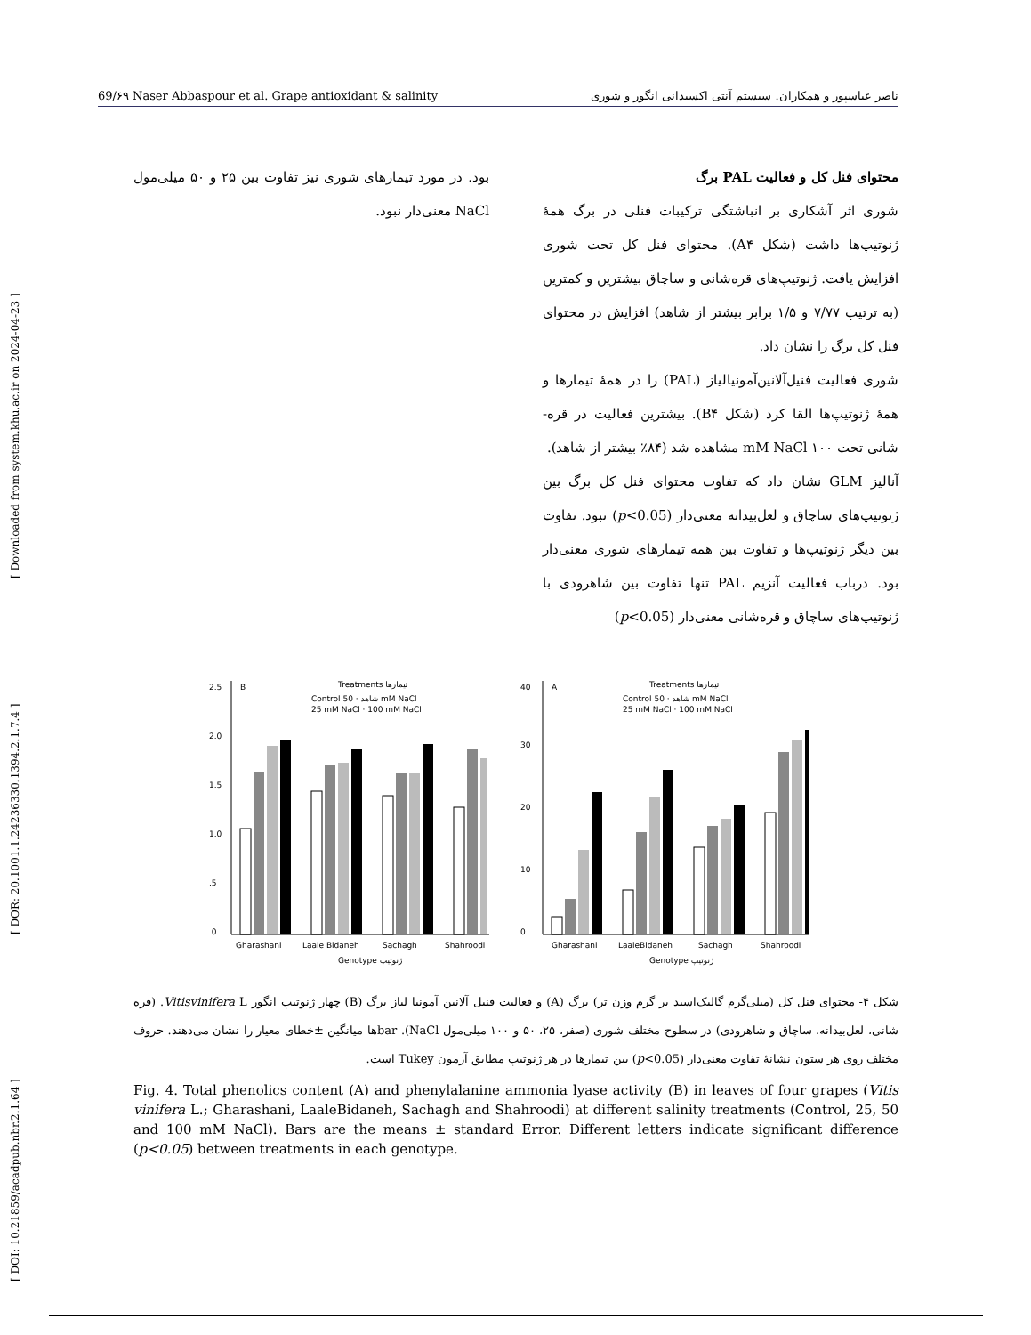[ Downloaded from system.khu.ac.ir on 2024-04-23 ]
[ DOR: 20.1001.1.24236330.1394.2.1.7.4 ]
[ DOI: 10.21859/acadpub.nbr.2.1.64 ]
69/۶۹ Naser Abbaspour et al. Grape antioxidant & salinity ناصر عباسپور و همکاران. سیستم آنتی اکسیدانی انگور و شوری
محتوای فنل کل و فعالیت PAL برگ
شوری اثر آشکاری بر انباشتگی ترکیبات فنلی در برگ همهٔ ژنوتیپ‌ها داشت (شکل A۴). محتوای فنل کل تحت شوری افزایش یافت. ژنوتیپ‌های قره‌شانی و ساچاق بیشترین و کمترین (به ترتیب ۷/۷۷ و ۱/۵ برابر بیشتر از شاهد) افزایش در محتوای فنل کل برگ را نشان داد.
شوری فعالیت فنیل‌آلانین‌آمونیالیاز (PAL) را در همهٔ تیمارها و همهٔ ژنوتیپ‌ها القا کرد (شکل B۴). بیشترین فعالیت در قره-شانی تحت ۱۰۰ mM NaCl مشاهده شد (۸۴٪ بیشتر از شاهد).
آنالیز GLM نشان داد که تفاوت محتوای فنل کل برگ بین ژنوتیپ‌های ساچاق و لعل‌بیدانه معنی‌دار (p<0.05) نبود. تفاوت بین دیگر ژنوتیپ‌ها و تفاوت بین همه تیمارهای شوری معنی‌دار بود. درباب فعالیت آنزیم PAL تنها تفاوت بین شاهرودی با ژنوتیپ‌های ساچاق و قره‌شانی معنی‌دار (p<0.05)
بود. در مورد تیمارهای شوری نیز تفاوت بین ۲۵ و ۵۰ میلی‌مول NaCl معنی‌دار نبود.
A
Treatments تیمارها
Control شاهد · 50 mM NaCl
25 mM NaCl · 100 mM NaCl
0
10
20
30
40
Gharashani
LaaleBidaneh
Sachagh
Shahroodi
Genotype ژنوتیپ
B
Treatments تیمارها
Control شاهد · 50 mM NaCl
25 mM NaCl · 100 mM NaCl
.0
.5
1.0
1.5
2.0
2.5
Gharashani
Laale Bidaneh
Sachagh
Shahroodi
Genotype ژنوتیپ
شکل ۴- محتوای فنل کل (میلی‌گرم گالیک‌اسید بر گرم وزن تر) برگ (A) و فعالیت فنیل آلانین آمونیا لیاز برگ (B) چهار ژنوتیپ انگور Vitisvinifera L. (قره شانی، لعل‌بیدانه، ساچاق و شاهرودی) در سطوح مختلف شوری (صفر، ۲۵، ۵۰ و ۱۰۰ میلی‌مول NaCl). barها میانگین ±خطای معیار را نشان می‌دهند. حروف مختلف روی هر ستون نشانهٔ تفاوت معنی‌دار (p<0.05) بین تیمارها در هر ژنوتیپ مطابق آزمون Tukey است.
Fig. 4. Total phenolics content (A) and phenylalanine ammonia lyase activity (B) in leaves of four grapes (Vitis vinifera L.; Gharashani, LaaleBidaneh, Sachagh and Shahroodi) at different salinity treatments (Control, 25, 50 and 100 mM NaCl). Bars are the means ± standard Error. Different letters indicate significant difference (p<0.05) between treatments in each genotype.